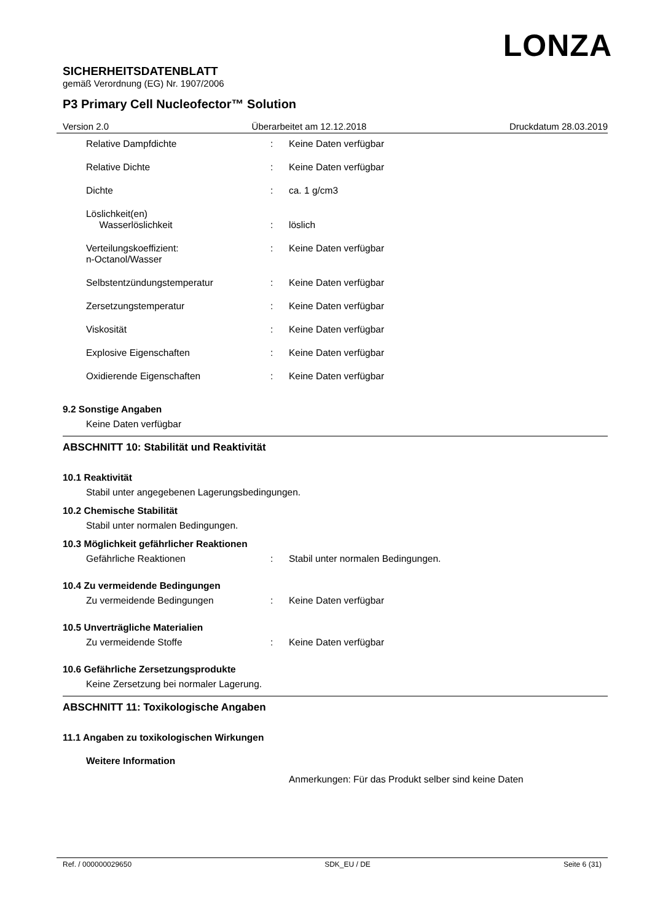LONZA
SICHERHEITSDATENBLATT
gemäß Verordnung (EG) Nr. 1907/2006
P3 Primary Cell Nucleofector™ Solution
Version 2.0 Überarbeitet am 12.12.2018 Druckdatum 28.03.2019
Relative Dampfdichte : Keine Daten verfügbar
Relative Dichte : Keine Daten verfügbar
Dichte : ca. 1 g/cm3
Löslichkeit(en)
Wasserlöslichkeit
:
löslich
Verteilungskoeffizient:
n-Octanol/Wasser
: Keine Daten verfügbar
Selbstentzündungstemperatur : Keine Daten verfügbar
Zersetzungstemperatur : Keine Daten verfügbar
Viskosität : Keine Daten verfügbar
Explosive Eigenschaften : Keine Daten verfügbar
Oxidierende Eigenschaften : Keine Daten verfügbar
9.2 Sonstige Angaben
Keine Daten verfügbar
ABSCHNITT 10: Stabilität und Reaktivität
10.1 Reaktivität
Stabil unter angegebenen Lagerungsbedingungen.
10.2 Chemische Stabilität
Stabil unter normalen Bedingungen.
10.3 Möglichkeit gefährlicher Reaktionen
Gefährliche Reaktionen : Stabil unter normalen Bedingungen.
10.4 Zu vermeidende Bedingungen
Zu vermeidende Bedingungen : Keine Daten verfügbar
10.5 Unverträgliche Materialien
Zu vermeidende Stoffe : Keine Daten verfügbar
10.6 Gefährliche Zersetzungsprodukte
Keine Zersetzung bei normaler Lagerung.
ABSCHNITT 11: Toxikologische Angaben
11.1 Angaben zu toxikologischen Wirkungen
Weitere Information
Anmerkungen: Für das Produkt selber sind keine Daten
Ref. / 000000029650 SDK_EU / DE Seite 6 (31)